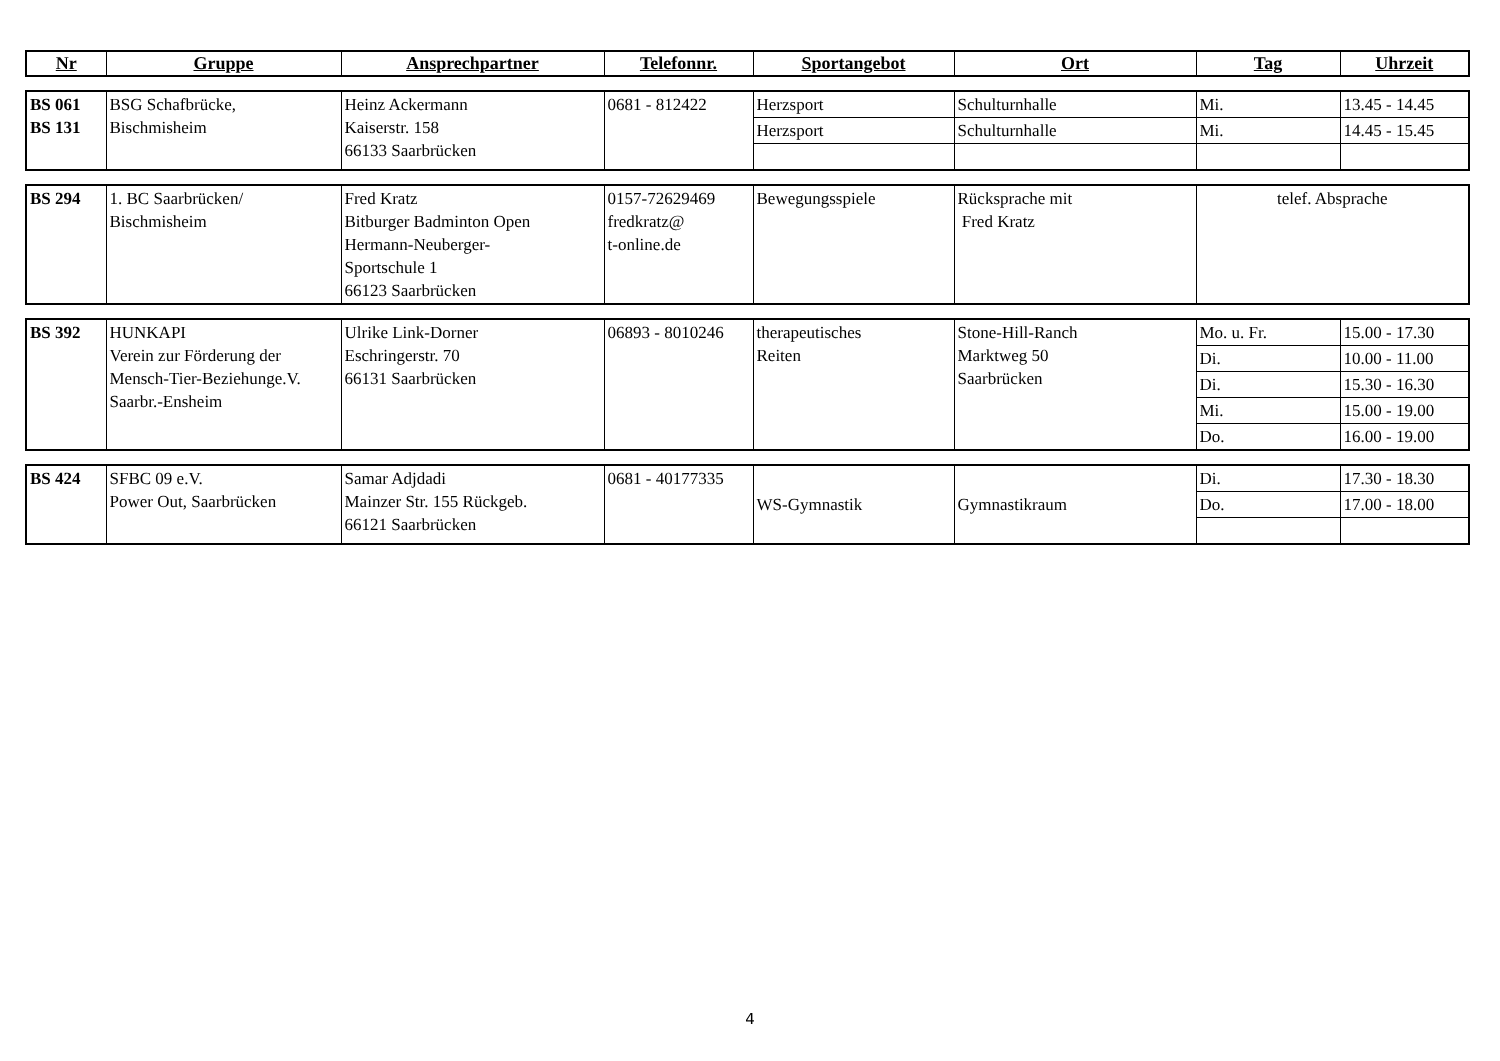| Nr | Gruppe | Ansprechpartner | Telefonnr. | Sportangebot | Ort | Tag | Uhrzeit |
| --- | --- | --- | --- | --- | --- | --- | --- |
| BS 061 BS 131 | BSG Schafbrücke, Bischmisheim | Heinz Ackermann Kaiserstr. 158 66133 Saarbrücken | 0681 - 812422 | Herzsport | Schulturnhalle | Mi. | 13.45 - 14.45 |
| | | | | Herzsport | Schulturnhalle | Mi. | 14.45 - 15.45 |
| BS 294 | 1. BC Saarbrücken/ Bischmisheim | Fred Kratz Bitburger Badminton Open Hermann-Neuberger- Sportschule 1 66123 Saarbrücken | 0157-72629469 fredkratz@ t-online.de | Bewegungsspiele | Rücksprache mit Fred Kratz | telef. Absprache |
| BS 392 | HUNKAPI Verein zur Förderung der Mensch-Tier-Beziehunge.V. Saarbr.-Ensheim | Ulrike Link-Dorner Eschringerstr. 70 66131 Saarbrücken | 06893 - 8010246 | therapeutisches Reiten | Stone-Hill-Ranch Marktweg 50 Saarbrücken | Mo. u. Fr. | 15.00 - 17.30 |
| | | | | | | Di. | 10.00 - 11.00 |
| | | | | | | Di. | 15.30 - 16.30 |
| | | | | | | Mi. | 15.00 - 19.00 |
| | | | | | | Do. | 16.00 - 19.00 |
| BS 424 | SFBC 09 e.V. Power Out, Saarbrücken | Samar Adjdadi Mainzer Str. 155 Rückgeb. 66121 Saarbrücken | 0681 - 40177335 | WS-Gymnastik | Gymnastikraum | Di. | 17.30 - 18.30 |
| | | | | | | Do. | 17.00 - 18.00 |
4